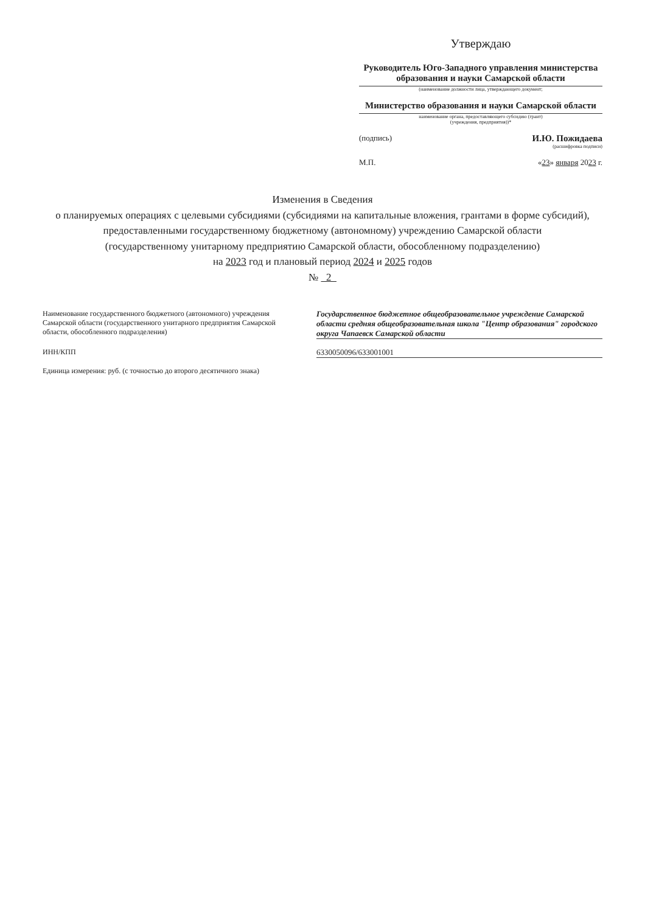Утверждаю
Руководитель Юго-Западного управления министерства образования и науки Самарской области
(наименование должности лица, утверждающего документ;
Министерство образования и науки Самарской области
наименование органа, предоставляющего субсидию (грант)
(учреждения, предприятия))*
(подпись) И.Ю. Пожидаева
(расшифровка подписи)
М.П. «23» января 2023 г.
Изменения в Сведения
о планируемых операциях с целевыми субсидиями (субсидиями на капитальные вложения, грантами в форме субсидий), предоставленными государственному бюджетному (автономному) учреждению Самарской области
(государственному унитарному предприятию Самарской области, обособленному подразделению)
на 2023 год и плановый период 2024 и 2025 годов
№ 2
Наименование государственного бюджетного (автономного) учреждения Самарской области (государственного унитарного предприятия Самарской области, обособленного подразделения)
Государственное бюджетное общеобразовательное учреждение Самарской области средняя общеобразовательная школа "Центр образования" городского округа Чапаевск Самарской области
ИНН/КПП 6330050096/633001001
Единица измерения: руб. (с точностью до второго десятичного знака)